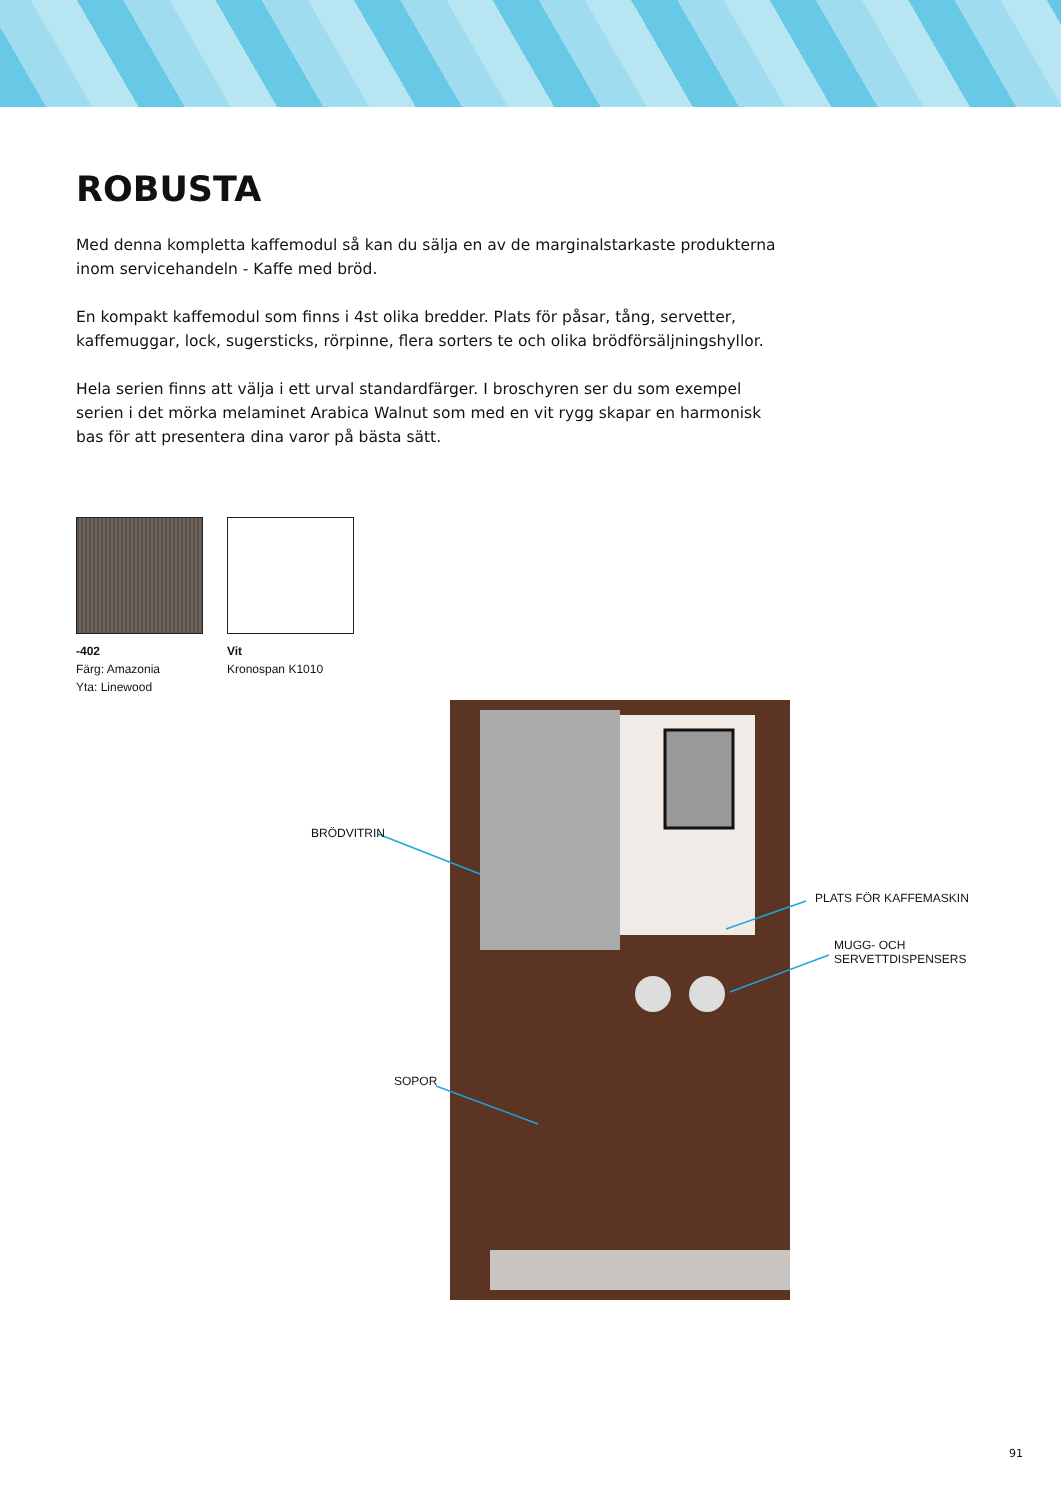ROBUSTA
Med denna kompletta kaffemodul så kan du sälja en av de marginalstarkaste produkterna inom servicehandeln - Kaffe med bröd.
En kompakt kaffemodul som finns i 4st olika bredder. Plats för påsar, tång, servetter, kaffemuggar, lock, sugersticks, rörpinne, flera sorters te och olika brödförsäljningshyllor.
Hela serien finns att välja i ett urval standardfärger. I broschyren ser du som exempel serien i det mörka melaminet Arabica Walnut som med en vit rygg skapar en harmonisk bas för att presentera dina varor på bästa sätt.
-402
Färg: Amazonia
Yta: Linewood
Vit
Kronospan K1010
BRÖDVITRIN
PLATS FÖR KAFFEMASKIN
MUGG- OCH
SERVETTDISPENSERS
SOPOR
91